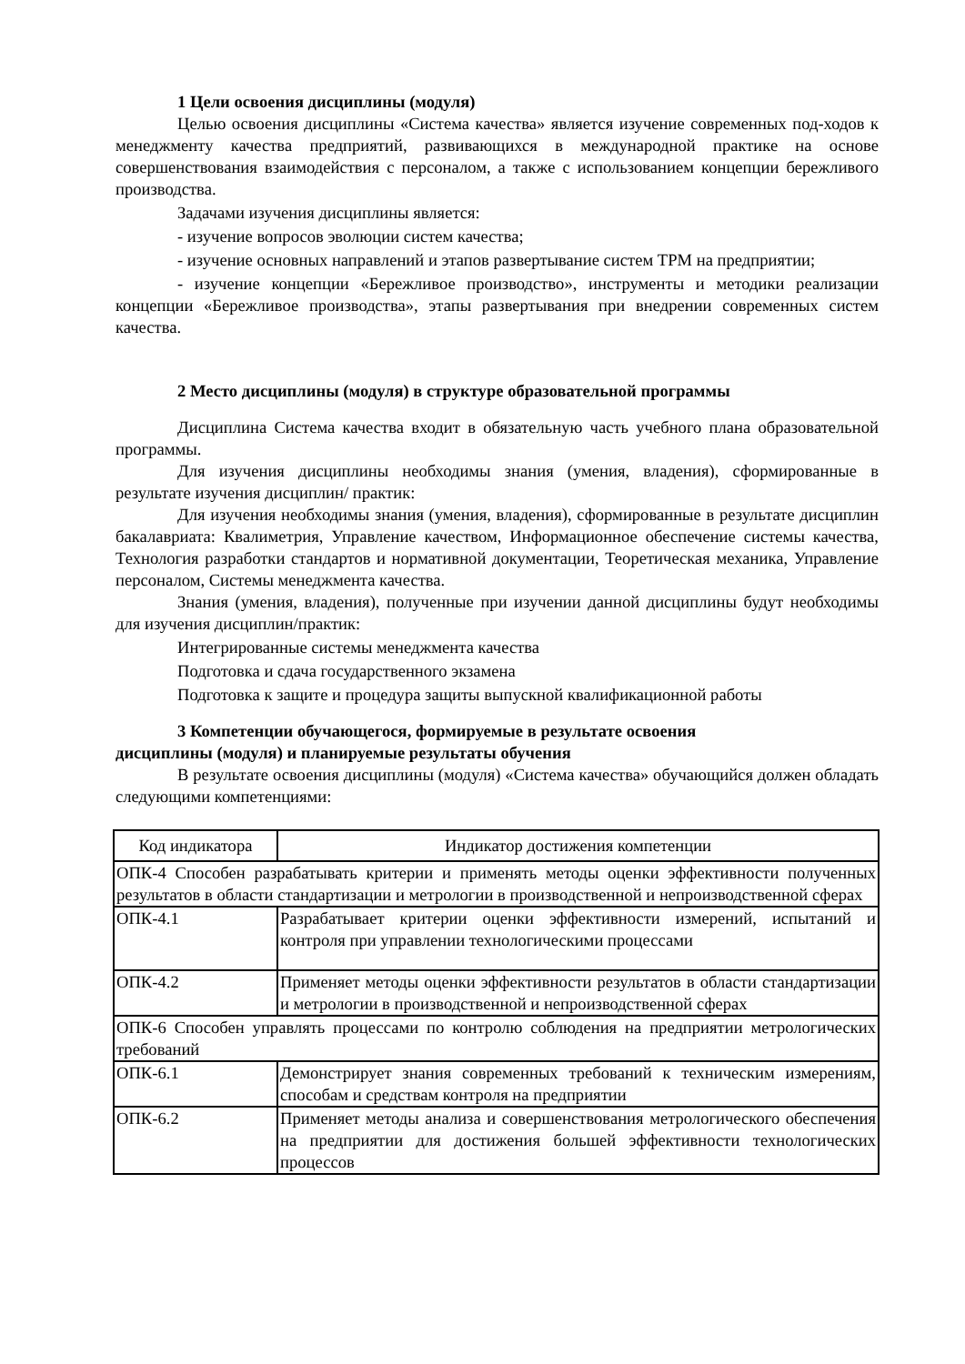1 Цели освоения дисциплины (модуля)
Целью освоения дисциплины «Система качества» является изучение современных под-ходов к менеджменту качества предприятий, развивающихся в международной практике на основе совершенствования взаимодействия с персоналом, а также с использованием концепции бережливого производства.
Задачами изучения дисциплины является:
- изучение вопросов эволюции систем качества;
- изучение основных направлений и этапов развертывание систем ТРМ на предприятии;
- изучение концепции «Бережливое производство», инструменты и методики реализации концепции «Бережливое производства», этапы развертывания при внедрении современных систем качества.
2 Место дисциплины (модуля) в структуре образовательной программы
Дисциплина Система качества входит в обязательную часть учебного плана образовательной программы.
Для изучения дисциплины необходимы знания (умения, владения), сформированные в результате изучения дисциплин/ практик:
Для изучения необходимы знания (умения, владения), сформированные в результате дисциплин бакалавриата: Квалиметрия, Управление качеством, Информационное обеспечение системы качества, Технология разработки стандартов и нормативной документации, Теоретическая механика, Управление персоналом, Системы менеджмента качества.
Знания (умения, владения), полученные при изучении данной дисциплины будут необходимы для изучения дисциплин/практик:
Интегрированные системы менеджмента качества
Подготовка и сдача государственного экзамена
Подготовка к защите и процедура защиты выпускной квалификационной работы
3 Компетенции обучающегося, формируемые в результате освоения
дисциплины (модуля) и планируемые результаты обучения
В результате освоения дисциплины (модуля) «Система качества» обучающийся должен обладать следующими компетенциями:
| Код индикатора | Индикатор достижения компетенции |
| --- | --- |
| ОПК-4 Способен разрабатывать критерии и применять методы оценки эффективности полученных результатов в области стандартизации и метрологии в производственной и непроизводственной сферах | |
| ОПК-4.1 | Разрабатывает критерии оценки эффективности измерений, испытаний и контроля при управлении технологическими процессами |
| ОПК-4.2 | Применяет методы оценки эффективности результатов в области стандартизации и метрологии в производственной и непроизводственной сферах |
| ОПК-6 Способен управлять процессами по контролю соблюдения на предприятии метрологических требований | |
| ОПК-6.1 | Демонстрирует знания современных требований к техническим измерениям, способам и средствам контроля на предприятии |
| ОПК-6.2 | Применяет методы анализа и совершенствования метрологического обеспечения на предприятии для достижения большей эффективности технологических процессов |